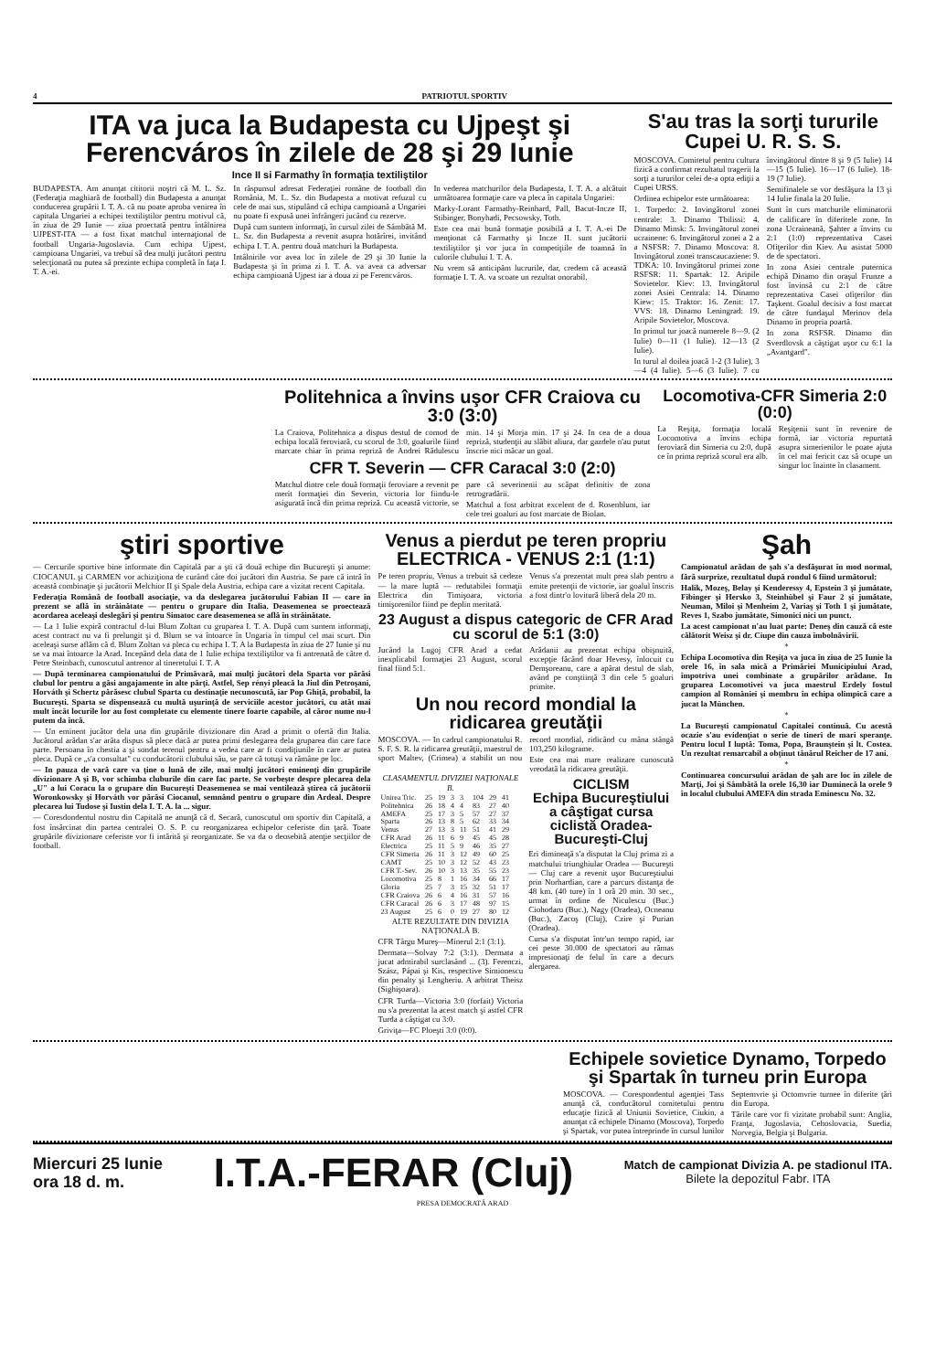4 PATRIOTUL SPORTIV
ITA va juca la Budapesta cu Ujpeşt şi Ferencváros în zilele de 28 şi 29 Iunie
Ince II si Farmathy în formația textiliştilor
BUDAPESTA. Am anunţat cititorii noştri că M. L. Sz. (Federaţia maghiară de football) din Budapesta a anunţat conducerea grupării I. T. A. că nu poate aproba venirea în capitala Ungariei a echipei textiliştilor pentru motivul că, în ziua de 29 Iunie — ziua proectată pentru întâlnirea UJPEST-ITA — a fost fixat matchul internaţional de football Ungaria-Jugoslavia. Cum echipa Ujpest, campioana Ungariei, va trebui să dea mulţi jucători pentru selecţionată nu putea să prezinte echipa completă în faţa I. T. A.-ei.
In răspunsul adresat Federaţiei române de football din România, M. L. Sz. din Budapesta a motivat refuzul cu cele de mai sus, stipulând că echipa campioană a Ungariei nu poate fi expusă unei înfrângeri jucând cu rezerve.
După cum suntem informaţi, în cursul zilei de Sâmbătă M. L. Sz. din Budapesta a revenit asupra hotărîrei, invitând echipa I. T. A. pentru două matchuri la Budapesta.
Intâlnirile vor avea loc în zilele de 29 şi 30 Iunie la Budapesta şi în prima zi I. T. A. va avea ca adversar echipa campioană Ujpest iar a doua zi pe Ferencváros.
In vederea matchurilor dela Budapesta, I. T. A. a alcătuit următoarea formaţie care va pleca în capitala Ungariei:
Marky-Lorant Farmathy-Reinhard, Pall, Bacut-Incze II, Stibinger, Bonyhadi, Pecsowsky, Toth.
Este cea mai bună formaţie posibilă a I. T. A.-ei De menţionat că Farmathy şi Incze II. sunt jucătorii textiliştilor şi vor juca în competiţiile de toamnă în culorile clubului I. T. A.
Nu vrem să anticipăm lucrurile, dar, credem că această formaţie I. T. A. va scoate un rezultat onorabil.
S'au tras la sorţi tururile Cupei U. R. S. S.
MOSCOVA. Comitetul pentru cultura fizică a confirmat rezultatul tragerii la sorţi a tururilor celei de-a opta ediţii a Cupei URSS.
Ordinea echipelor este următoarea:
1. Torpedo: 2. Invingătorul zonei centrale: 3. Dinamo Tbilissi: 4. Dinamo Minsk: 5. Invingătorul zonei ucrainene: 6. Invingătorul zonei a 2 a a NSFSR: 7. Dinamo Moscova: 8. Invingătorul zonei transcaucaziene: 9. TDKA: 10. Invingătorul primei zone RSFSR: 11. Spartak: 12. Aripile Sovietelor. Kiev: 13. Invingătorul zonei Asiei Centrala: 14. Dinamo Kiew: 15. Traktor: 16. Zenit: 17. VVS: 18. Dinamo Leningrad: 19. Aripile Sovietelor, Moscova.
In primul tur joacă numerele 8—9. (2 Iulie) 0—11 (1 Iulie). 12—13 (2 Iulie).
In turul al doilea joacă 1-2 (3 Iulie), 3—4 (4 Iulie). 5—6 (3 Iulie). 7 cu învingătorul dintre 8 şi 9 (5 Iulie) 14—15 (5 Iulie). 16—17 (6 Iulie). 18-19 (7 Iulie).
Semifinalele se vor desfăşura la 13 şi 14 Iulie finala la 20 Iulie.
Sunt în curs matchurile eliminatorii de calificare în diferitele zone. In zona Ucraineană, Şahter a învins cu 2:1 (1:0) reprezentativa Casei Ofiţerilor din Kiev. Au asistat 5000 de de spectatori.
In zona Asiei centrale puternica echipă Dinamo din oraşul Frunze a fost învinsă cu 2:1 de către reprezentativa Casei ofiţerilor din Taşkent. Goalul decisiv a fost marcat de către fundaşul Merinov dela Dinamo în propria poartă.
In zona RSFSR. Dinamo din Sverdlovsk a câştigat uşor cu 6:1 la „Avantgard".
Politehnica a învins uşor CFR Craiova cu 3:0 (3:0)
La Craiova, Politehnica a dispus destul de comod de echipa locală feroviară, cu scorul de 3:0, goalurile fiind marcate chiar în prima repriză de Andrei Rădulescu min. 14 şi Morja min. 17 şi 24. In cea de a doua repriză, studenţii au slăbit aliura, dar gazdele n'au putut înscrie nici măcar un goal.
CFR T. Severin — CFR Caracal 3:0 (2:0)
Matchul dintre cele două formaţii feroviare a revenit pe merit formaţiei din Severin, victoria lor fiindu-le asigurată încă din prima repriză. Cu această victorie, se pare că severinenii au scăpat definitiv de zona retrogradării.
Matchul a fost arbitrat excelent de d. Rosenblum, iar cele trei goaluri au fost marcate de Biolan.
Locomotiva-CFR Simeria 2:0 (0:0)
La Reşiţa, formaţia locală Locomotiva a învins echipa feroviară din Simeria cu 2:0, după ce în prima repriză scorul era alb.
Reşiţenii sunt în revenire de formă, iar victoria repurtată asupra simerienilor le poate ajuta în cel mai fericit caz să ocupe un singur loc înainte în clasament.
ştiri sportive
— Cercurile sportive bine informate din Capitală par a şti că două echipe din Bucureşti şi anume: CIOCANUL şi CARMEN vor achiziţiona de curând câte doi jucători din Austria. Se pare că intră în această combinaţie şi jucătorii Melchior II şi Spale dela Austria, echipa care a vizitat recent Capitala.
Federaţia Română de football asociaţie, va da deslegarea jucătorului Fabian II — care în prezent se află în străinătate — pentru o grupare din Italia. Deasemenea se proectează acordarea aceleaşi deslegări şi pentru Simatoc care deasemenea se află în străinătate.
— La 1 Iulie expiră contractul d-lui Blum Zoltan cu gruparea I. T. A. După cum suntem informaţi, acest contract nu va fi prelungit şi d. Blum se va întoarce în Ungaria în timpul cel mai scurt. Din aceleaşi surse aflăm că d. Blum Zoltan va pleca cu echipa I. T. A la Budapesta în ziua de 27 Iunie şi nu se va mai întoarce la Arad. Incepând dela data de 1 Iulie echipa textiliştilor va fi antrenată de către d. Petre Steinbach, cunoscutul antrenor al tineretului I. T. A
— După terminarea campionatului de Primăvară, mai mulţi jucători dela Sparta vor părăsi clubul lor pentru a găsi angajamente în alte părţi. Astfel, Sep rényi pleacă la Jiul din Petroşani, Horváth şi Schertz părăsesc clubul Sparta cu destinaţie necunoscută, iar Pop Ghiţă, probabil, la Bucureşti. Sparta se dispensează cu multă uşurinţă de serviciile acestor jucători, cu atât mai mult încât locurile lor au fost completate cu elemente tinere foarte capabile, al căror nume nu-l putem da încă.
— Un eminent jucător dela una din grupările divizionare din Arad a primit o ofertă din Italia. Jucătorul arădan s'ar arăta dispus să plece dacă ar putea primi deslegarea dela gruparea din care face parte. Persoana în chestia a şi sondat terenul pentru a vedea care ar fi condiţiunile în care ar putea pleca. După ce „s'a consultat" cu conducătorii clubului său, se pare că totuşi va rămâne pe loc.
— In pauza de vară care va ţine o lună de zile, mai mulţi jucători eminenţi din grupările divizionare A şi B, vor schimba cluburile din care fac parte. Se vorbeşte despre plecarea dela „U" a lui Coracu la o grupare din Bucureşti Deasemenea se mai ventilează ştirea că jucătorii Woronkowsky şi Horváth vor părăsi Ciocanul, semnând pentru o grupare din Ardeal. Despre plecarea lui Tudose şi Iustin dela I. T. A. la ... sigur.
— Coresdondentul nostru din Capitală ne anunţă că d. Secară, cunoscutul om sportiv din Capitală, a fost însărcinat din partea centralei O. S. P. cu reorganizarea echipelor ceferiste din ţară. Toate grupările divizionare ceferiste vor fi intărită şi reorganizate. Se va da o deosebită atenţie secţiilor de football.
Venus a pierdut pe teren propriu ELECTRICA - VENUS 2:1 (1:1)
Pe teren propriu, Venus a trebuit să cedeze — la mare luptă — redutabilei formaţii Electrica din Timişoara, victoria timişorenilor fiind pe deplin meritată.
Venus s'a prezentat mult prea slab pentru a emite pretenţii de victorie, iar goalul înscris a fost dintr'o lovitură liberă dela 20 m.
23 August a dispus categoric de CFR Arad cu scorul de 5:1 (3:0)
Jucând la Lugoj CFR Arad a cedat inexplicabil formaţiei 23 August, scorul final fiind 5:1.
Arădanii au prezentat echipa obişnuită, excepţie făcând doar Hevesy, înlocuit cu Demşoreanu, care a apărat destul de slab, având pe conştiinţă 3 din cele 5 goaluri primite.
Un nou record mondial la ridicarea greutăţii
MOSCOVA. — In cadrul campionatului R. S. F. S. R. la ridicarea greutăţii, maestrul de sport Maltev, (Crimea) a stabilit un nou record mondial, ridicând cu mâna stângă 103,250 kilograme.
Este cea mai mare realizare cunoscută vreodată la ridicarea greutăţii.
CLASAMENTUL DIVIZIEI NAŢIONALE B.
| Unirea Tric. | 25 | 19 | 3 | 3 | 104 | 29 | 41 |
| Politehnica | 26 | 18 | 4 | 4 | 83 | 27 | 40 |
| AMEFA | 25 | 17 | 3 | 5 | 57 | 27 | 37 |
| Sparta | 26 | 13 | 8 | 5 | 62 | 33 | 34 |
| Venus | 27 | 13 | 3 | 11 | 51 | 41 | 29 |
| CFR Arad | 26 | 11 | 6 | 9 | 45 | 45 | 28 |
| Electrica | 25 | 11 | 5 | 9 | 46 | 35 | 27 |
| CFR Simeria | 26 | 11 | 3 | 12 | 49 | 60 | 25 |
| CAMT | 25 | 10 | 3 | 12 | 52 | 43 | 23 |
| CFR T.-Sev. | 26 | 10 | 3 | 13 | 35 | 55 | 23 |
| Locomotiva | 25 | 8 | 1 | 16 | 34 | 66 | 17 |
| Gloria | 25 | 7 | 3 | 15 | 32 | 51 | 17 |
| CFR Craiova | 26 | 6 | 4 | 16 | 31 | 57 | 16 |
| CFR Caracal | 26 | 6 | 3 | 17 | 48 | 97 | 15 |
| 23 August | 25 | 6 | 0 | 19 | 27 | 80 | 12 |
ALTE REZULTATE DIN DIVIZIA NAŢIONALĂ B.
CFR Târgu Mureş—Minerul 2:1 (3:1).
Dermata—Solvay 7:2 (3:1). Dermata a jucat admirabil surclasând ... (3). Ferenczi, Szász, Pápai şi Kis, respective Simionescu din penalty şi Lengheriu. A arbitrat Theisz (Sighişoara).
CFR Turda—Victoria 3:0 (forfait) Victoria nu s'a prezentat la acest match şi astfel CFR Turda a câştigat cu 3:0.
Griviţa—FC Ploeşti 3:0 (0:0).
CICLISM
Echipa Bucureştiului a câştigat cursa ciclistă Oradea-Bucureşti-Cluj
Eri dimineaţă s'a disputat la Cluj prima zi a matchului triunghiular Oradea — Bucureşti — Cluj care a revenit uşor Bucureştiului prin Norhardian, care a parcurs distanţa de 48 km. (40 ture) în 1 oră 20 min. 30 sec., urmat în ordine de Niculescu (Buc.) Ciohodaru (Buc.), Nagy (Oradea), Ocneanu (Buc.), Zacoş (Cluj), Czire şi Purian (Oradea).
Cursa s'a disputat într'un tempo rapid, iar cei peste 30.000 de spectatori au rămas impresionaţi de felul în care a decurs alergarea.
Şah
Campionatul arădan de şah s'a desfăşurat în mod normal, fără surprize, rezultatul după rondul 6 fiind următorul:
Halik, Mozeş, Belay şi Kenderessy 4, Epstein 3 şi jumătate, Fibinger şi Hersko 3, Steinhübel şi Faur 2 şi jumătate, Neuman, Miloi şi Menheim 2, Variaş şi Toth 1 şi jumătate, Reves 1, Szabo jumătate, Simonici nici un punct.
La acest campionat n'au luat parte: Deneş din cauză că este călătorit Weisz şi dr. Ciupe din cauza îmbolnăvirii.
*
Echipa Locomotiva din Reşiţa va juca în ziua de 25 Iunie la orele 16, în sala mică a Primăriei Municipiului Arad, împotriva unei combinate a grupărilor arădane. In gruparea Locomotivei va juca maestrul Erdely fostul campion al României şi membru în echipa olimpică care a jucat la München.
*
La Bucureşti campionatul Capitalei continuă. Cu acestă ocazie s'au evidenţiat o serie de tineri de mari speranţe. Pentru locul I luptă: Toma, Popa, Braunştein şi lt. Costea. Un rezultat remarcabil a obţinut tânărul Reicher de 17 ani.
*
Continuarea concursului arădan de şah are loc în zilele de Marţi, Joi şi Sâmbătă la orele 16,30 iar Duminecă la orele 9 în localul clubului AMEFA din strada Eminescu No. 32.
Echipele sovietice Dynamo, Torpedo şi Spartak în turneu prin Europa
MOSCOVA. — Corespondentul agenţiei Tass anunţă că, conducătorul comitetului pentru educaţie fizică al Uniunii Sovietice, Ciukin, a anunţat că echipele Dinamo (Moscova), Torpedo şi Spartak, vor putea întreprinde în cursul lunilor Septemvrie şi Octomvrie turnee în diferite ţări din Europa.
Tările care vor fi vizitate probabil sunt: Anglia, Franţa, Jugoslavia, Cehoslovacia, Suedia, Norvegia, Belgia şi Bulgaria.
Miercuri 25 Iunie
ora 18 d. m.
I.T.A.-FERAR (Cluj)
Match de campionat Divizia A. pe stadionul ITA.
Bilete la depozitul Fabr. ITA
PRESA DEMOCRATĂ ARAD